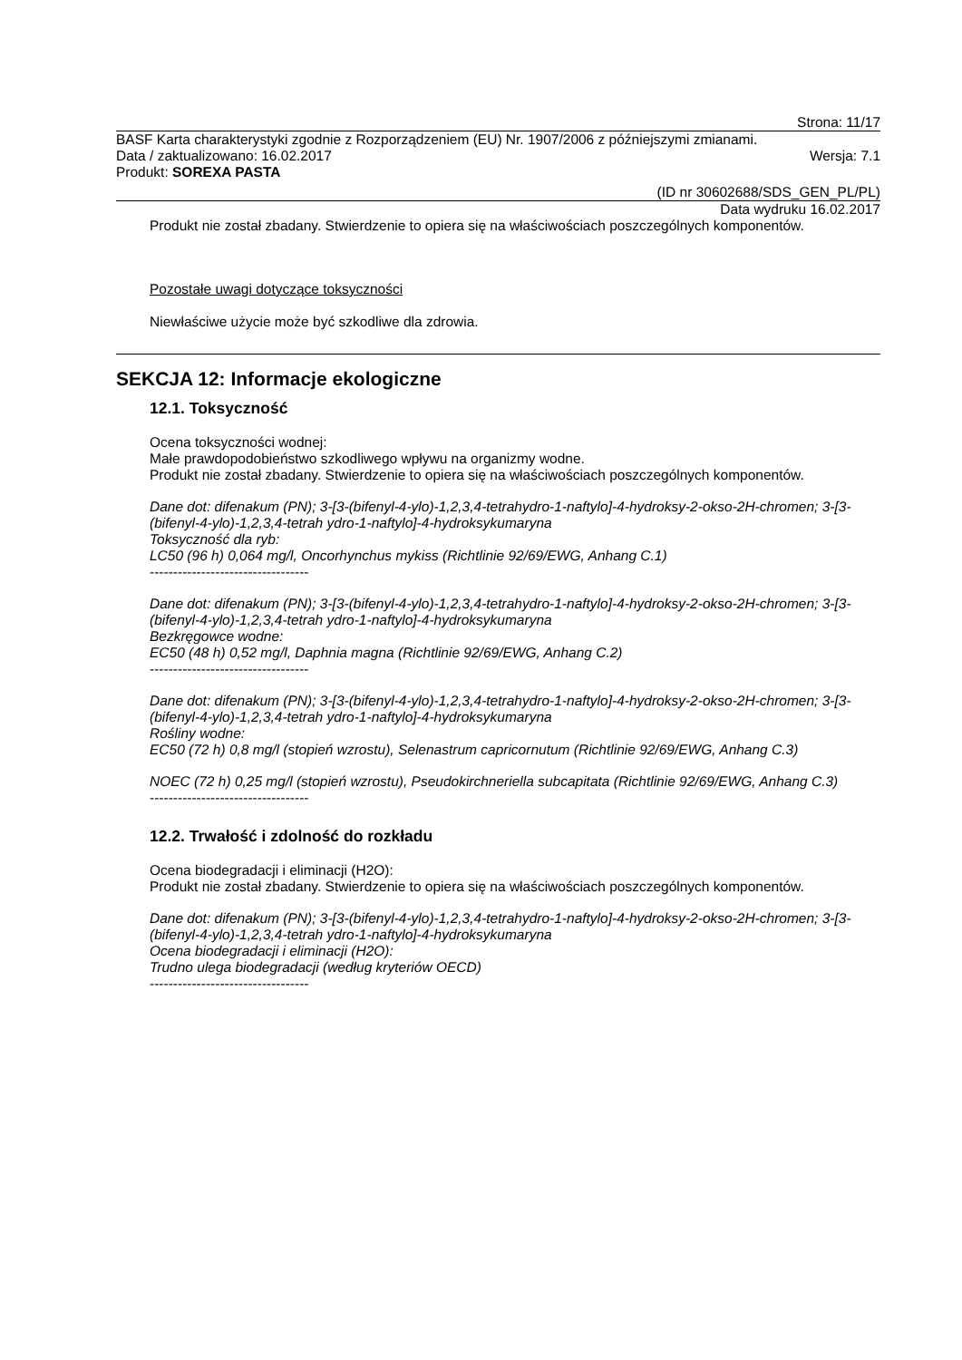Strona: 11/17
BASF Karta charakterystyki zgodnie z Rozporządzeniem (EU) Nr. 1907/2006 z późniejszymi zmianami.
Data / zaktualizowano: 16.02.2017 Wersja: 7.1
Produkt: SOREXA PASTA
(ID nr 30602688/SDS_GEN_PL/PL)
Data wydruku 16.02.2017
Produkt nie został zbadany. Stwierdzenie to opiera się na właściwościach poszczególnych komponentów.
Pozostałe uwagi dotyczące toksyczności
Niewłaściwe użycie może być szkodliwe dla zdrowia.
SEKCJA 12: Informacje ekologiczne
12.1. Toksyczność
Ocena toksyczności wodnej:
Małe prawdopodobieństwo szkodliwego wpływu na organizmy wodne.
Produkt nie został zbadany. Stwierdzenie to opiera się na właściwościach poszczególnych komponentów.
Dane dot: difenakum (PN); 3-[3-(bifenyl-4-ylo)-1,2,3,4-tetrahydro-1-naftylo]-4-hydroksy-2-okso-2H-chromen; 3-[3-(bifenyl-4-ylo)-1,2,3,4-tetrah ydro-1-naftylo]-4-hydroksykumaryna
Toksyczność dla ryb:
LC50 (96 h) 0,064 mg/l, Oncorhynchus mykiss (Richtlinie 92/69/EWG, Anhang C.1)
----------------------------------
Dane dot: difenakum (PN); 3-[3-(bifenyl-4-ylo)-1,2,3,4-tetrahydro-1-naftylo]-4-hydroksy-2-okso-2H-chromen; 3-[3-(bifenyl-4-ylo)-1,2,3,4-tetrah ydro-1-naftylo]-4-hydroksykumaryna
Bezkręgowce wodne:
EC50 (48 h) 0,52 mg/l, Daphnia magna (Richtlinie 92/69/EWG, Anhang C.2)
----------------------------------
Dane dot: difenakum (PN); 3-[3-(bifenyl-4-ylo)-1,2,3,4-tetrahydro-1-naftylo]-4-hydroksy-2-okso-2H-chromen; 3-[3-(bifenyl-4-ylo)-1,2,3,4-tetrah ydro-1-naftylo]-4-hydroksykumaryna
Rośliny wodne:
EC50 (72 h) 0,8 mg/l (stopień wzrostu), Selenastrum capricornutum (Richtlinie 92/69/EWG, Anhang C.3)
NOEC (72 h) 0,25 mg/l (stopień wzrostu), Pseudokirchneriella subcapitata (Richtlinie 92/69/EWG, Anhang C.3)
----------------------------------
12.2. Trwałość i zdolność do rozkładu
Ocena biodegradacji i eliminacji (H2O):
Produkt nie został zbadany. Stwierdzenie to opiera się na właściwościach poszczególnych komponentów.
Dane dot: difenakum (PN); 3-[3-(bifenyl-4-ylo)-1,2,3,4-tetrahydro-1-naftylo]-4-hydroksy-2-okso-2H-chromen; 3-[3-(bifenyl-4-ylo)-1,2,3,4-tetrah ydro-1-naftylo]-4-hydroksykumaryna
Ocena biodegradacji i eliminacji (H2O):
Trudno ulega biodegradacji (według kryteriów OECD)
----------------------------------